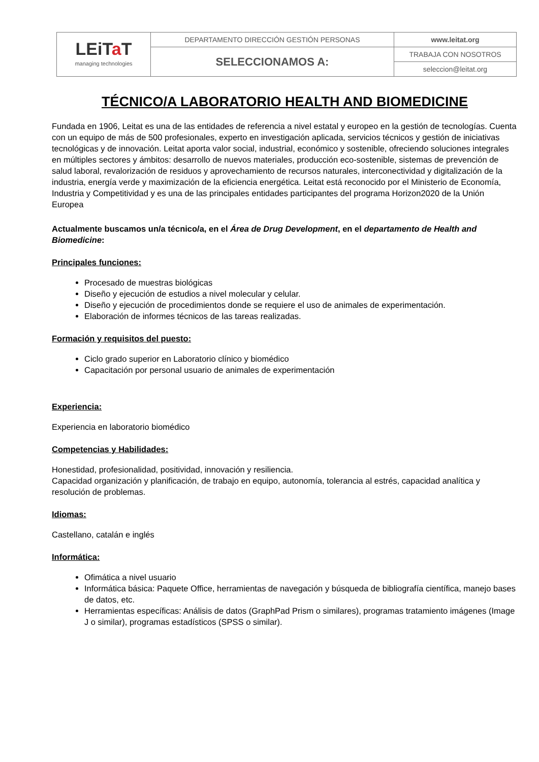| LEiT a T managing technologies | DEPARTAMENTO DIRECCIÓN GESTIÓN PERSONAS | www.leitat.org |
| | SELECCIONAMOS A: | TRABAJA CON NOSOTROS |
| | | seleccion@leitat.org |
TÉCNICO/A LABORATORIO HEALTH AND BIOMEDICINE
Fundada en 1906, Leitat es una de las entidades de referencia a nivel estatal y europeo en la gestión de tecnologías. Cuenta con un equipo de más de 500 profesionales, experto en investigación aplicada, servicios técnicos y gestión de iniciativas tecnológicas y de innovación. Leitat aporta valor social, industrial, económico y sostenible, ofreciendo soluciones integrales en múltiples sectores y ámbitos: desarrollo de nuevos materiales, producción eco-sostenible, sistemas de prevención de salud laboral, revalorización de residuos y aprovechamiento de recursos naturales, interconectividad y digitalización de la industria, energía verde y maximización de la eficiencia energética. Leitat está reconocido por el Ministerio de Economía, Industria y Competitividad y es una de las principales entidades participantes del programa Horizon2020 de la Unión Europea
Actualmente buscamos un/a técnico/a, en el Área de Drug Development, en el departamento de Health and Biomedicine:
Principales funciones:
Procesado de muestras biológicas
Diseño y ejecución de estudios a nivel molecular y celular.
Diseño y ejecución de procedimientos donde se requiere el uso de animales de experimentación.
Elaboración de informes técnicos de las tareas realizadas.
Formación y requisitos del puesto:
Ciclo grado superior en Laboratorio clínico y biomédico
Capacitación por personal usuario de animales de experimentación
Experiencia:
Experiencia en laboratorio biomédico
Competencias y Habilidades:
Honestidad, profesionalidad, positividad, innovación y resiliencia.
Capacidad organización y planificación, de trabajo en equipo, autonomía, tolerancia al estrés, capacidad analítica y resolución de problemas.
Idiomas:
Castellano, catalán e inglés
Informática:
Ofimática a nivel usuario
Informática básica: Paquete Office, herramientas de navegación y búsqueda de bibliografía científica, manejo bases de datos, etc.
Herramientas específicas: Análisis de datos (GraphPad Prism o similares), programas tratamiento imágenes (Image J o similar), programas estadísticos (SPSS o similar).